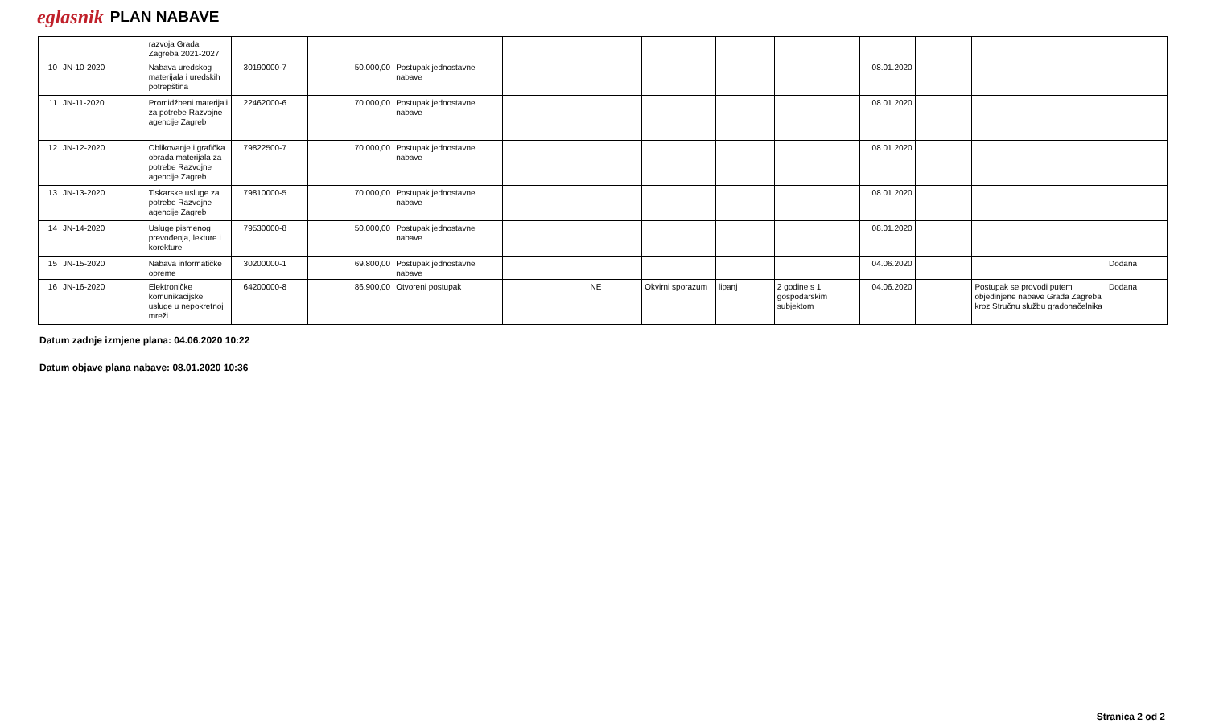eglasnik PLAN NABAVE
| | | razvoja Grada Zagreba 2021-2027 | | | | | | | | | | | | |
| 10 | JN-10-2020 | Nabava uredskog materijala i uredskih potrepština | 30190000-7 | 50.000,00 | Postupak jednostavne nabave | | | | | | 08.01.2020 | | | |
| 11 | JN-11-2020 | Promidžbeni materijali za potrebe Razvojne agencije Zagreb | 22462000-6 | 70.000,00 | Postupak jednostavne nabave | | | | | | 08.01.2020 | | | |
| 12 | JN-12-2020 | Oblikovanje i grafička obrada materijala za potrebe Razvojne agencije Zagreb | 79822500-7 | 70.000,00 | Postupak jednostavne nabave | | | | | | 08.01.2020 | | | |
| 13 | JN-13-2020 | Tiskarske usluge za potrebe Razvojne agencije Zagreb | 79810000-5 | 70.000,00 | Postupak jednostavne nabave | | | | | | 08.01.2020 | | | |
| 14 | JN-14-2020 | Usluge pismenog prevođenja, lekture i korekture | 79530000-8 | 50.000,00 | Postupak jednostavne nabave | | | | | | 08.01.2020 | | | |
| 15 | JN-15-2020 | Nabava informatičke opreme | 30200000-1 | 69.800,00 | Postupak jednostavne nabave | | | | | | 04.06.2020 | | | Dodana |
| 16 | JN-16-2020 | Elektroničke komunikacijske usluge u nepokretnoj mreži | 64200000-8 | 86.900,00 | Otvoreni postupak | | NE | Okvirni sporazum | lipanj | 2 godine s 1 gospodarskim subjektom | 04.06.2020 | | Postupak se provodi putem objedinjene nabave Grada Zagreba kroz Stručnu službu gradonačelnika | Dodana |
Datum zadnje izmjene plana: 04.06.2020 10:22
Datum objave plana nabave: 08.01.2020 10:36
Stranica 2 od 2